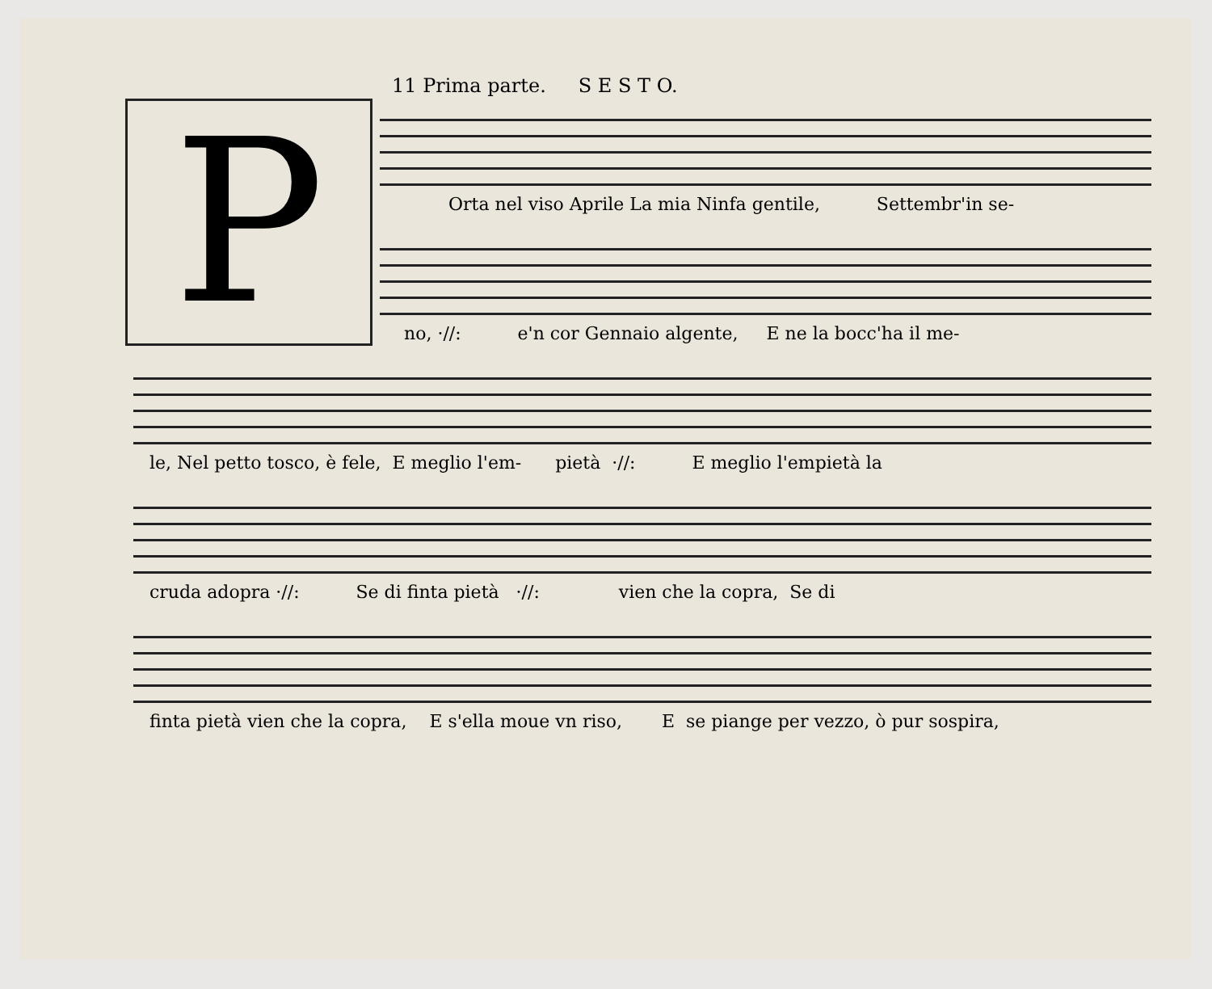11 Prima parte. S E S T O.
P
Orta nel viso Aprile La mia Ninfa gentile, Settembr'in se-
no, ·//: e'n cor Gennaio algente, E ne la bocc'ha il me-
le, Nel petto tosco, è fele, E meglio l'em- pietà ·//: E meglio l'empietà la
cruda adopra ·//: Se di finta pietà ·//: vien che la copra, Se di
finta pietà vien che la copra, E s'ella moue vn riso, E se piange per vezzo, ò pur sospira,